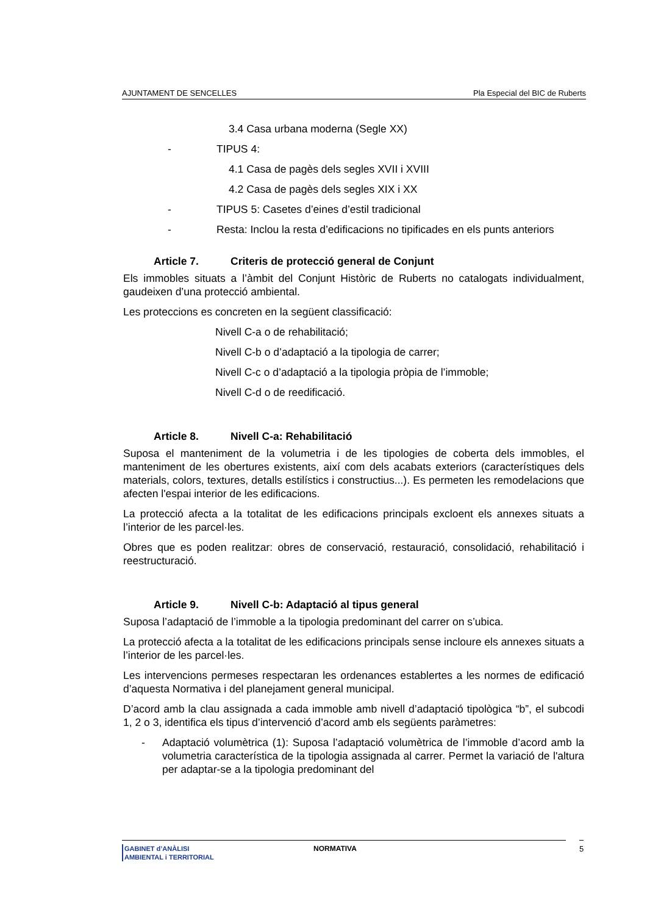AJUNTAMENT DE SENCELLES Pla Especial del BIC de Ruberts
3.4 Casa urbana moderna (Segle XX)
- TIPUS 4:
4.1 Casa de pagès dels segles XVII i XVIII
4.2 Casa de pagès dels segles XIX i XX
- TIPUS 5: Casetes d’eines d’estil tradicional
- Resta: Inclou la resta d’edificacions no tipificades en els punts anteriors
Article 7. Criteris de protecció general de Conjunt
Els immobles situats a l’àmbit del Conjunt Històric de Ruberts no catalogats individualment, gaudeixen d’una protecció ambiental.
Les proteccions es concreten en la següent classificació:
Nivell C-a o de rehabilitació;
Nivell C-b o d’adaptació a la tipologia de carrer;
Nivell C-c o d’adaptació a la tipologia pròpia de l’immoble;
Nivell C-d o de reedificació.
Article 8. Nivell C-a: Rehabilitació
Suposa el manteniment de la volumetria i de les tipologies de coberta dels immobles, el manteniment de les obertures existents, així com dels acabats exteriors (característiques dels materials, colors, textures, detalls estilístics i constructius...). Es permeten les remodelacions que afecten l'espai interior de les edificacions.
La protecció afecta a la totalitat de les edificacions principals excloent els annexes situats a l’interior de les parcel·les.
Obres que es poden realitzar: obres de conservació, restauració, consolidació, rehabilitació i reestructuració.
Article 9. Nivell C-b: Adaptació al tipus general
Suposa l’adaptació de l’immoble a la tipologia predominant del carrer on s’ubica.
La protecció afecta a la totalitat de les edificacions principals sense incloure els annexes situats a l’interior de les parcel·les.
Les intervencions permeses respectaran les ordenances establertes a les normes de edificació d’aquesta Normativa i del planejament general municipal.
D’acord amb la clau assignada a cada immoble amb nivell d’adaptació tipològica “b”, el subcodi 1, 2 o 3, identifica els tipus d’intervenció d’acord amb els següents paràmetres:
- Adaptació volumètrica (1): Suposa l’adaptació volumètrica de l’immoble d’acord amb la volumetria característica de la tipologia assignada al carrer. Permet la variació de l'altura per adaptar-se a la tipologia predominant del
GABINET d’ANÀLISI
AMBIENTAL i TERRITORIAL
NORMATIVA
5